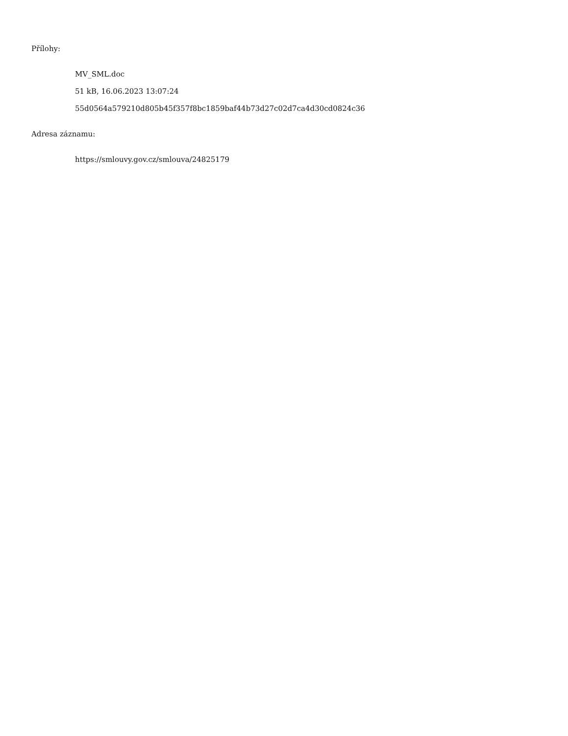Přílohy:
MV_SML.doc
51 kB, 16.06.2023 13:07:24
55d0564a579210d805b45f357f8bc1859baf44b73d27c02d7ca4d30cd0824c36
Adresa záznamu:
https://smlouvy.gov.cz/smlouva/24825179